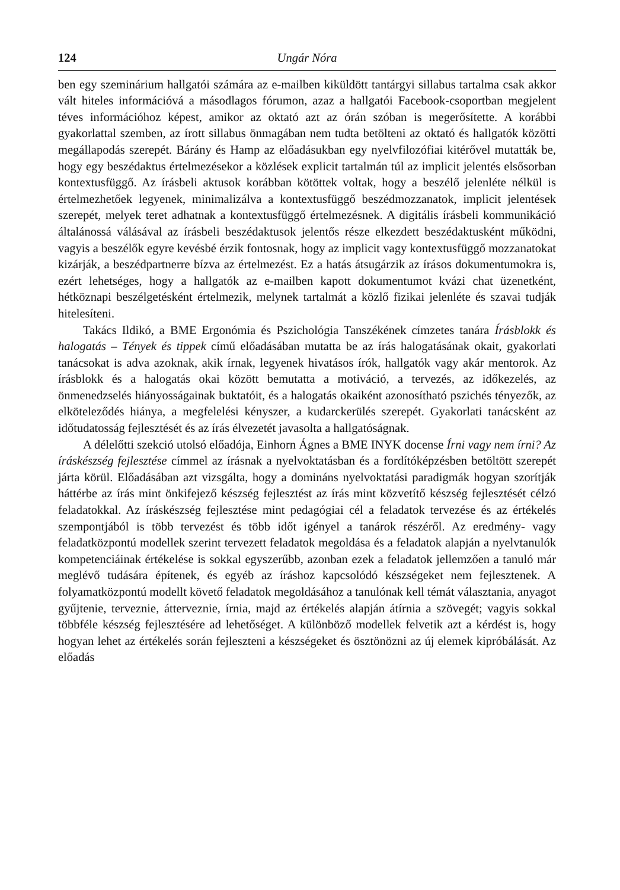124 Ungár Nóra
ben egy szeminárium hallgatói számára az e-mailben kiküldött tantárgyi sillabus tartalma csak akkor vált hiteles információvá a másodlagos fórumon, azaz a hallgatói Facebook-csoportban megjelent téves információhoz képest, amikor az oktató azt az órán szóban is megerősítette. A korábbi gyakorlattal szemben, az írott sillabus önmagában nem tudta betölteni az oktató és hallgatók közötti megállapodás szerepét. Bárány és Hamp az előadásukban egy nyelvfilozófiai kitérővel mutatták be, hogy egy beszédaktus értelmezésekor a közlések explicit tartalmán túl az implicit jelentés elsősorban kontextusfüggő. Az írásbeli aktusok korábban kötöttek voltak, hogy a beszélő jelenléte nélkül is értelmezhetőek legyenek, minimalizálva a kontextusfüggő beszédmozzanatok, implicit jelentések szerepét, melyek teret adhatnak a kontextusfüggő értelmezésnek. A digitális írásbeli kommunikáció általánossá válásával az írásbeli beszédaktusok jelentős része elkezdett beszédaktusként működni, vagyis a beszélők egyre kevésbé érzik fontosnak, hogy az implicit vagy kontextusfüggő mozzanatokat kizárják, a beszédpartnerre bízva az értelmezést. Ez a hatás átsugárzik az írásos dokumentumokra is, ezért lehetséges, hogy a hallgatók az e-mailben kapott dokumentumot kvázi chat üzenetként, hétköznapi beszélgetésként értelmezik, melynek tartalmát a közlő fizikai jelenléte és szavai tudják hitelesíteni.
Takács Ildikó, a BME Ergonómia és Pszichológia Tanszékének címzetes tanára Írásblokk és halogatás – Tények és tippek című előadásában mutatta be az írás halogatásának okait, gyakorlati tanácsokat is adva azoknak, akik írnak, legyenek hivatásos írók, hallgatók vagy akár mentorok. Az írásblokk és a halogatás okai között bemutatta a motiváció, a tervezés, az időkezelés, az önmenedzselés hiányosságainak buktatóit, és a halogatás okaiként azonosítható pszichés tényezők, az elköteleződés hiánya, a megfelelési kényszer, a kudarckerülés szerepét. Gyakorlati tanácsként az időtudatosság fejlesztését és az írás élvezetét javasolta a hallgatóságnak.
A délelőtti szekció utolsó előadója, Einhorn Ágnes a BME INYK docense Írni vagy nem írni? Az íráskészség fejlesztése címmel az írásnak a nyelvoktatásban és a fordítóképzésben betöltött szerepét járta körül. Előadásában azt vizsgálta, hogy a domináns nyelvoktatási paradigmák hogyan szorítják háttérbe az írás mint önkifejező készség fejlesztést az írás mint közvetítő készség fejlesztését célzó feladatokkal. Az íráskészség fejlesztése mint pedagógiai cél a feladatok tervezése és az értékelés szempontjából is több tervezést és több időt igényel a tanárok részéről. Az eredmény- vagy feladatközpontú modellek szerint tervezett feladatok megoldása és a feladatok alapján a nyelvtanulók kompetenciáinak értékelése is sokkal egyszerűbb, azonban ezek a feladatok jellemzően a tanuló már meglévő tudására építenek, és egyéb az íráshoz kapcsolódó készségeket nem fejlesztenek. A folyamatközpontú modellt követő feladatok megoldásához a tanulónak kell témát választania, anyagot gyűjtenie, terveznie, átterveznie, írnia, majd az értékelés alapján átírnia a szövegét; vagyis sokkal többféle készség fejlesztésére ad lehetőséget. A különböző modellek felvetik azt a kérdést is, hogy hogyan lehet az értékelés során fejleszteni a készségeket és ösztönözni az új elemek kipróbálását. Az előadás